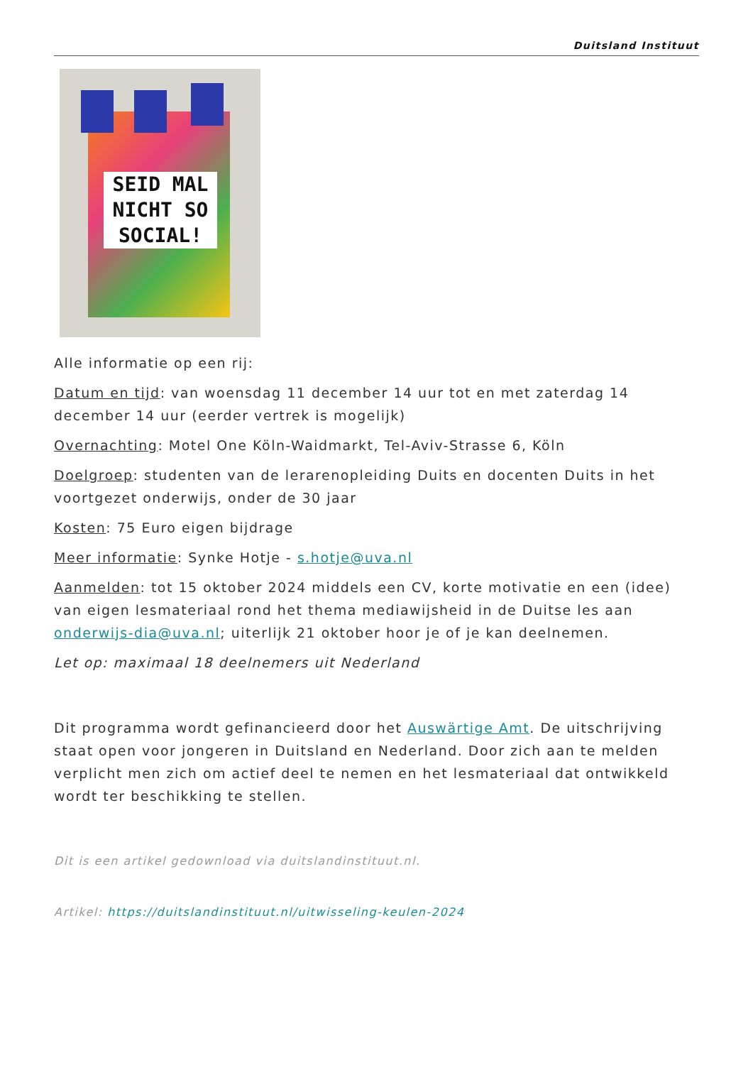Duitsland Instituut
SEID MAL NICHT SO SOCIAL!
Alle informatie op een rij:
Datum en tijd: van woensdag 11 december 14 uur tot en met zaterdag 14 december 14 uur (eerder vertrek is mogelijk)
Overnachting: Motel One Köln-Waidmarkt, Tel-Aviv-Strasse 6, Köln
Doelgroep: studenten van de lerarenopleiding Duits en docenten Duits in het voortgezet onderwijs, onder de 30 jaar
Kosten: 75 Euro eigen bijdrage
Meer informatie: Synke Hotje - s.hotje@uva.nl
Aanmelden: tot 15 oktober 2024 middels een CV, korte motivatie en een (idee) van eigen lesmateriaal rond het thema mediawijsheid in de Duitse les aan onderwijs-dia@uva.nl; uiterlijk 21 oktober hoor je of je kan deelnemen.
Let op: maximaal 18 deelnemers uit Nederland
Dit programma wordt gefinancieerd door het Auswärtige Amt. De uitschrijving staat open voor jongeren in Duitsland en Nederland. Door zich aan te melden verplicht men zich om actief deel te nemen en het lesmateriaal dat ontwikkeld wordt ter beschikking te stellen.
Dit is een artikel gedownload via duitslandinstituut.nl.
Artikel: https://duitslandinstituut.nl/uitwisseling-keulen-2024